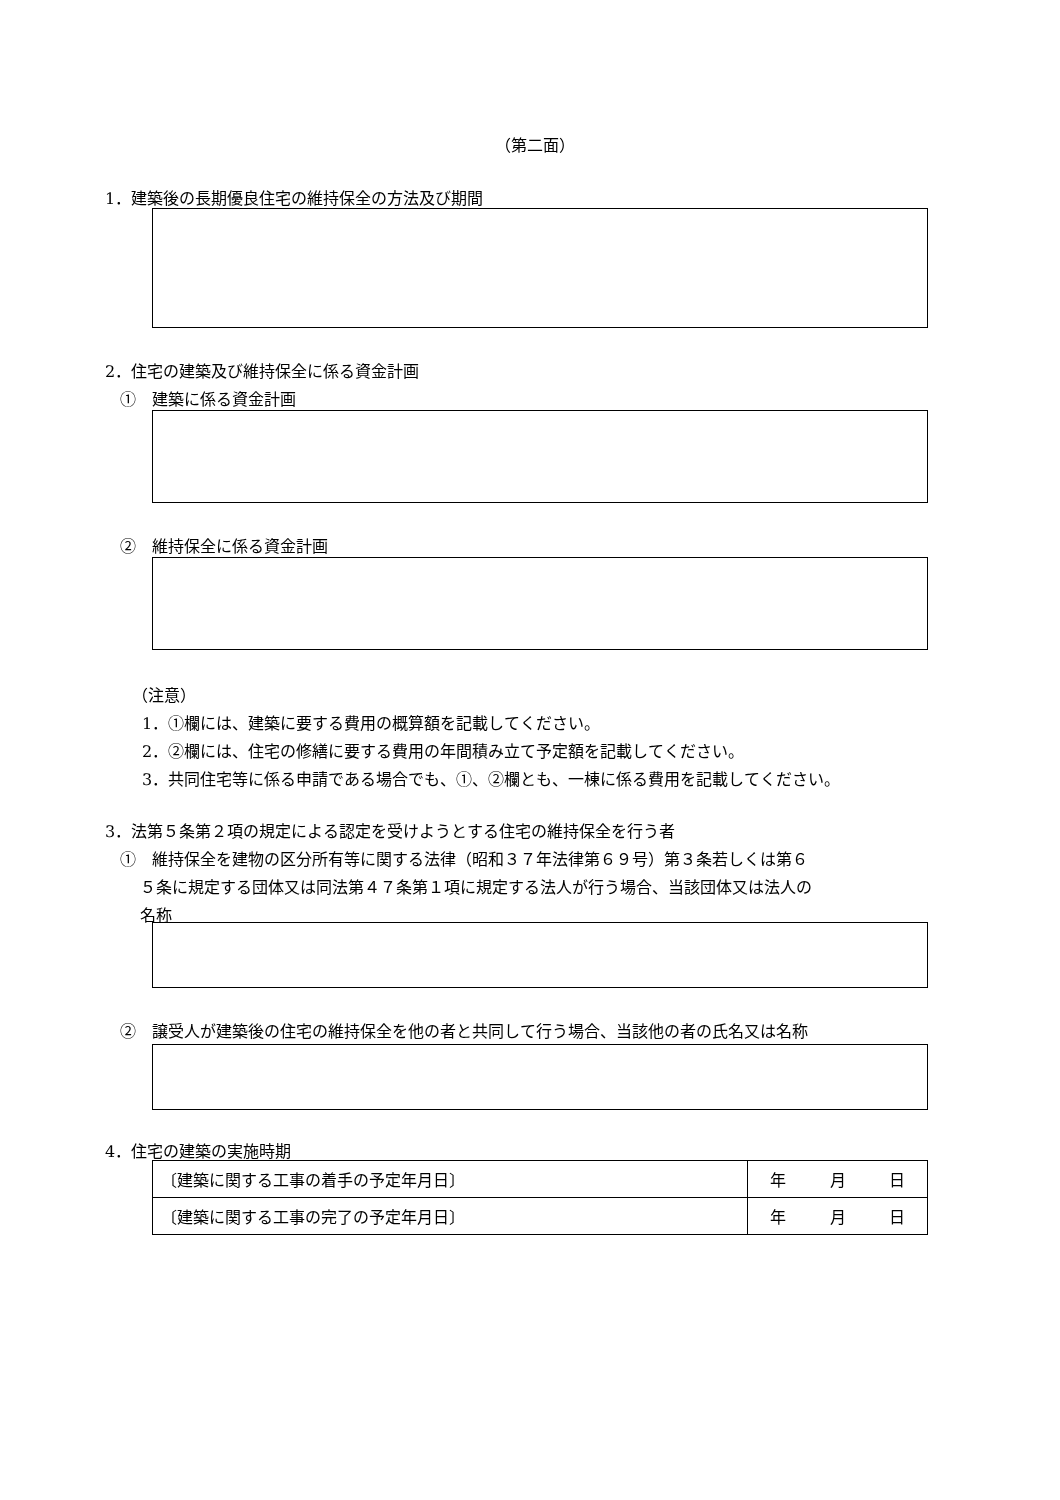（第二面）
1．建築後の長期優良住宅の維持保全の方法及び期間
2．住宅の建築及び維持保全に係る資金計画
①　建築に係る資金計画
②　維持保全に係る資金計画
（注意）
1．①欄には、建築に要する費用の概算額を記載してください。
2．②欄には、住宅の修繕に要する費用の年間積み立て予定額を記載してください。
3．共同住宅等に係る申請である場合でも、①、②欄とも、一棟に係る費用を記載してください。
3．法第５条第２項の規定による認定を受けようとする住宅の維持保全を行う者
①　維持保全を建物の区分所有等に関する法律（昭和３７年法律第６９号）第３条若しくは第６
５条に規定する団体又は同法第４７条第１項に規定する法人が行う場合、当該団体又は法人の
名称
②　譲受人が建築後の住宅の維持保全を他の者と共同して行う場合、当該他の者の氏名又は名称
4．住宅の建築の実施時期
| 〔建築に関する工事の着手の予定年月日〕 | 年 | 月 | 日 |
| 〔建築に関する工事の完了の予定年月日〕 | 年 | 月 | 日 |